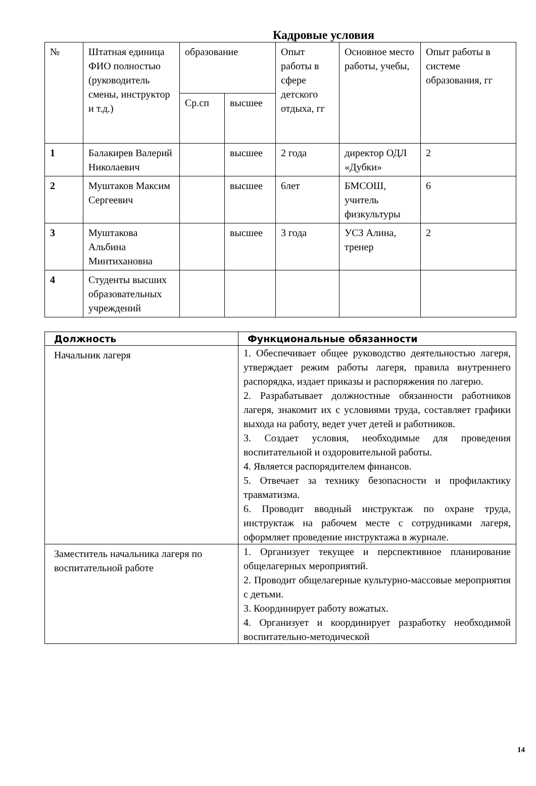Кадровые условия
| № | Штатная единица ФИО полностью (руководитель смены, инструктор и т.д.) | образование | | Опыт работы в сфере детского отдыха, гг | Основное место работы, учебы, | Опыт работы в системе образования, гг |
| | | Ср.сп | высшее | | | |
| 1 | Балакирев Валерий Николаевич | | высшее | 2 года | директор ОДЛ «Дубки» | 2 |
| 2 | Муштаков Максим Сергеевич | | высшее | 6лет | БМСОШ, учитель физкультуры | 6 |
| 3 | Муштакова Альбина Минтихановна | | высшее | 3 года | УСЗ Алина, тренер | 2 |
| 4 | Студенты высших образовательных учреждений | | | | | |
| Должность | Функциональные обязанности |
| --- | --- |
| Начальник лагеря | 1. Обеспечивает общее руководство деятельностью лагеря, утверждает режим работы лагеря, правила внутреннего распорядка, издает приказы и распоряжения по лагерю. 2. Разрабатывает должностные обязанности работников лагеря, знакомит их с условиями труда, составляет графики выхода на работу, ведет учет детей и работников. 3. Создает условия, необходимые для проведения воспитательной и оздоровительной работы. 4. Является распорядителем финансов. 5. Отвечает за технику безопасности и профилактику травматизма. 6. Проводит вводный инструктаж по охране труда, инструктаж на рабочем месте с сотрудниками лагеря, оформляет проведение инструктажа в журнале. |
| Заместитель начальника лагеря по воспитательной работе | 1. Организует текущее и перспективное планирование общелагерных мероприятий. 2. Проводит общелагерные культурно-массовые мероприятия с детьми. 3. Координирует работу вожатых. 4. Организует и координирует разработку необходимой воспитательно-методической |
14